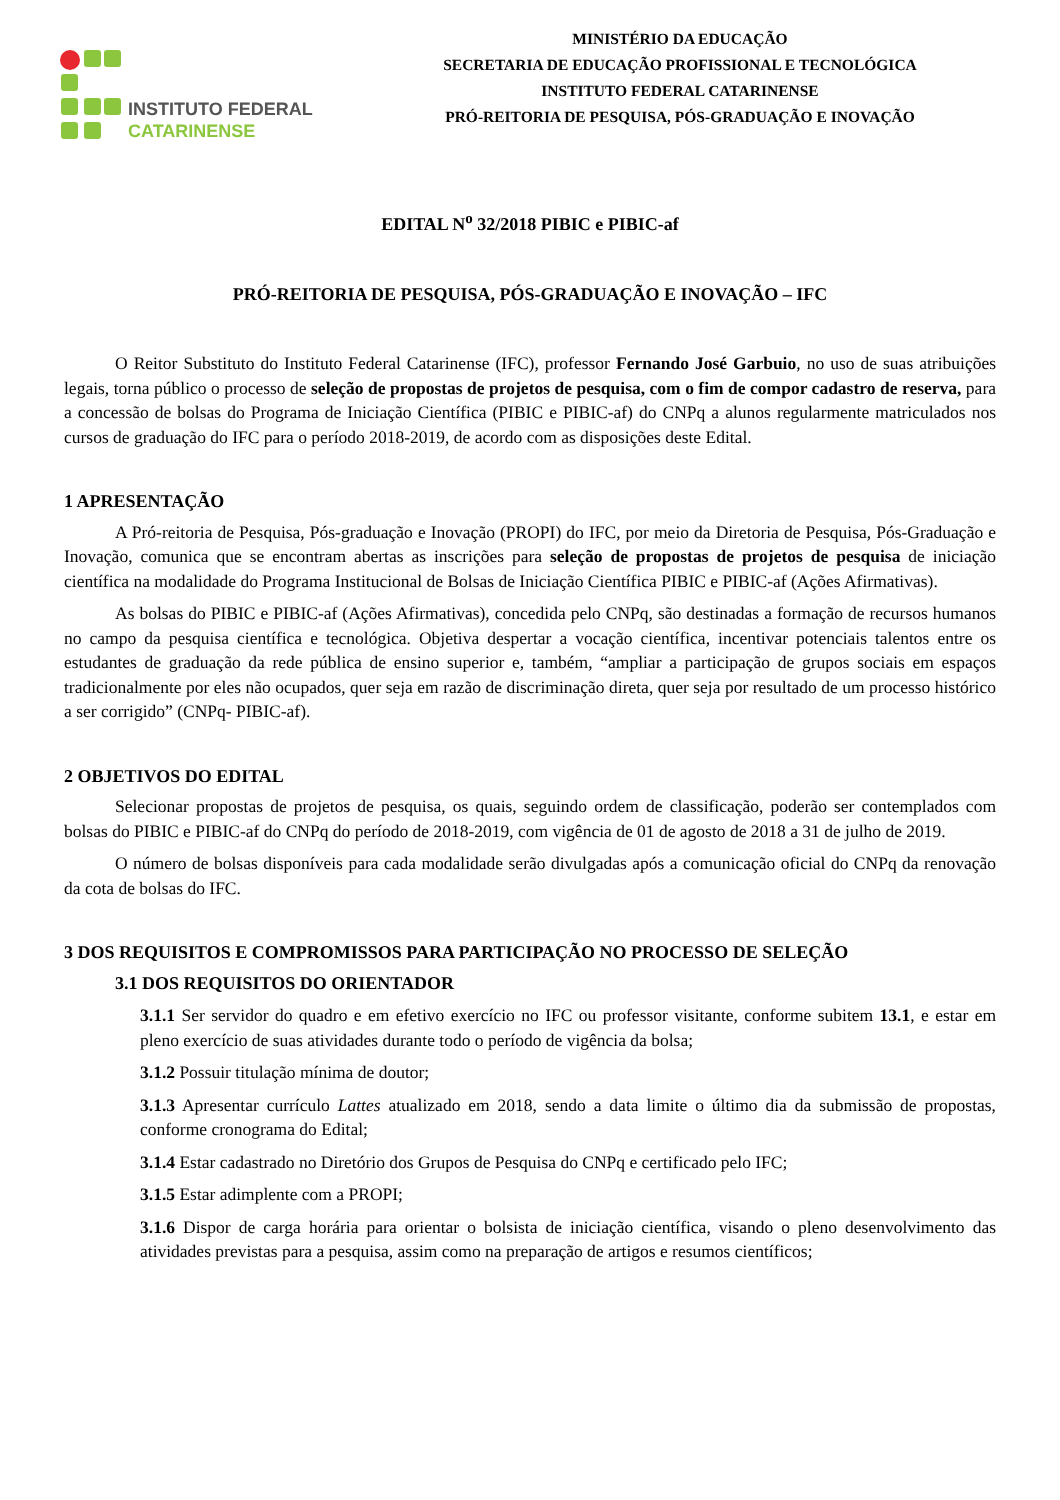INSTITUTO FEDERAL
CATARINENSE
MINISTÉRIO DA EDUCAÇÃO
SECRETARIA DE EDUCAÇÃO PROFISSIONAL E TECNOLÓGICA
INSTITUTO FEDERAL CATARINENSE
PRÓ-REITORIA DE PESQUISA, PÓS-GRADUAÇÃO E INOVAÇÃO
EDITAL N<sup>o</sup> 32/2018 PIBIC e PIBIC-af
PRÓ-REITORIA DE PESQUISA, PÓS-GRADUAÇÃO E INOVAÇÃO – IFC
O Reitor Substituto do Instituto Federal Catarinense (IFC), professor Fernando José Garbuio, no uso de suas atribuições legais, torna público o processo de seleção de propostas de projetos de pesquisa, com o fim de compor cadastro de reserva, para a concessão de bolsas do Programa de Iniciação Científica (PIBIC e PIBIC-af) do CNPq a alunos regularmente matriculados nos cursos de graduação do IFC para o período 2018-2019, de acordo com as disposições deste Edital.
1 APRESENTAÇÃO
A Pró-reitoria de Pesquisa, Pós-graduação e Inovação (PROPI) do IFC, por meio da Diretoria de Pesquisa, Pós-Graduação e Inovação, comunica que se encontram abertas as inscrições para seleção de propostas de projetos de pesquisa de iniciação científica na modalidade do Programa Institucional de Bolsas de Iniciação Científica PIBIC e PIBIC-af (Ações Afirmativas).
As bolsas do PIBIC e PIBIC-af (Ações Afirmativas), concedida pelo CNPq, são destinadas a formação de recursos humanos no campo da pesquisa científica e tecnológica. Objetiva despertar a vocação científica, incentivar potenciais talentos entre os estudantes de graduação da rede pública de ensino superior e, também, “ampliar a participação de grupos sociais em espaços tradicionalmente por eles não ocupados, quer seja em razão de discriminação direta, quer seja por resultado de um processo histórico a ser corrigido” (CNPq- PIBIC-af).
2 OBJETIVOS DO EDITAL
Selecionar propostas de projetos de pesquisa, os quais, seguindo ordem de classificação, poderão ser contemplados com bolsas do PIBIC e PIBIC-af do CNPq do período de 2018-2019, com vigência de 01 de agosto de 2018 a 31 de julho de 2019.
O número de bolsas disponíveis para cada modalidade serão divulgadas após a comunicação oficial do CNPq da renovação da cota de bolsas do IFC.
3 DOS REQUISITOS E COMPROMISSOS PARA PARTICIPAÇÃO NO PROCESSO DE SELEÇÃO
3.1 DOS REQUISITOS DO ORIENTADOR
3.1.1 Ser servidor do quadro e em efetivo exercício no IFC ou professor visitante, conforme subitem 13.1, e estar em pleno exercício de suas atividades durante todo o período de vigência da bolsa;
3.1.2 Possuir titulação mínima de doutor;
3.1.3 Apresentar currículo Lattes atualizado em 2018, sendo a data limite o último dia da submissão de propostas, conforme cronograma do Edital;
3.1.4 Estar cadastrado no Diretório dos Grupos de Pesquisa do CNPq e certificado pelo IFC;
3.1.5 Estar adimplente com a PROPI;
3.1.6 Dispor de carga horária para orientar o bolsista de iniciação científica, visando o pleno desenvolvimento das atividades previstas para a pesquisa, assim como na preparação de artigos e resumos científicos;